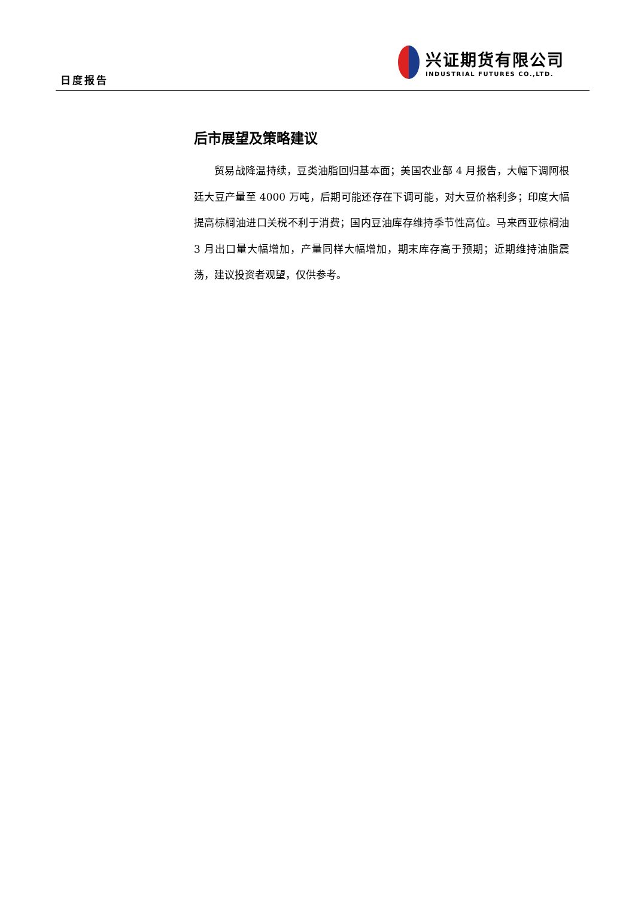日度报告
兴证期货有限公司
INDUSTRIAL FUTURES CO.,LTD.
后市展望及策略建议
贸易战降温持续，豆类油脂回归基本面；美国农业部 4 月报告，大幅下调阿根廷大豆产量至 4000 万吨，后期可能还存在下调可能，对大豆价格利多；印度大幅提高棕榈油进口关税不利于消费；国内豆油库存维持季节性高位。马来西亚棕榈油 3 月出口量大幅增加，产量同样大幅增加，期末库存高于预期；近期维持油脂震荡，建议投资者观望，仅供参考。